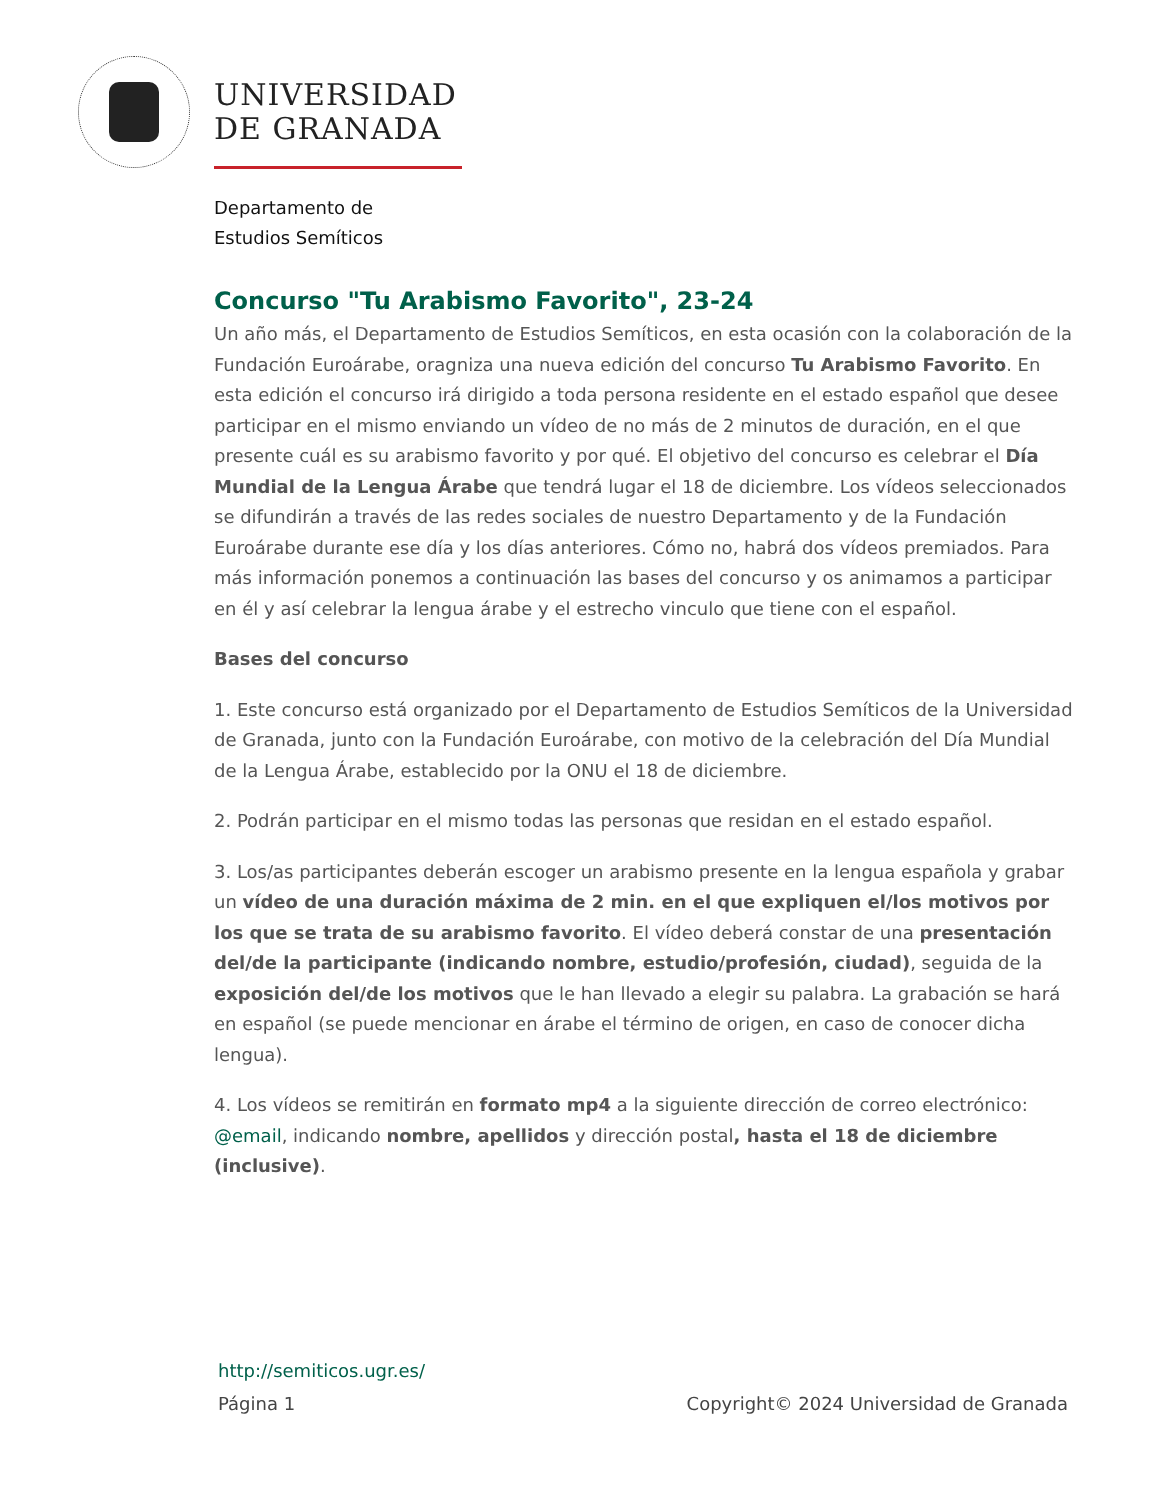UNIVERSIDAD
DE GRANADA
Departamento de
Estudios Semíticos
Concurso "Tu Arabismo Favorito", 23-24
Un año más, el Departamento de Estudios Semíticos, en esta ocasión con la colaboración de la Fundación Euroárabe, oragniza una nueva edición del concurso Tu Arabismo Favorito. En esta edición el concurso irá dirigido a toda persona residente en el estado español que desee participar en el mismo enviando un vídeo de no más de 2 minutos de duración, en el que presente cuál es su arabismo favorito y por qué. El objetivo del concurso es celebrar el Día Mundial de la Lengua Árabe que tendrá lugar el 18 de diciembre. Los vídeos seleccionados se difundirán a través de las redes sociales de nuestro Departamento y de la Fundación Euroárabe durante ese día y los días anteriores. Cómo no, habrá dos vídeos premiados. Para más información ponemos a continuación las bases del concurso y os animamos a participar en él y así celebrar la lengua árabe y el estrecho vinculo que tiene con el español.
Bases del concurso
1. Este concurso está organizado por el Departamento de Estudios Semíticos de la Universidad de Granada, junto con la Fundación Euroárabe, con motivo de la celebración del Día Mundial de la Lengua Árabe, establecido por la ONU el 18 de diciembre.
2. Podrán participar en el mismo todas las personas que residan en el estado español.
3. Los/as participantes deberán escoger un arabismo presente en la lengua española y grabar un vídeo de una duración máxima de 2 min. en el que expliquen el/los motivos por los que se trata de su arabismo favorito. El vídeo deberá constar de una presentación del/de la participante (indicando nombre, estudio/profesión, ciudad), seguida de la exposición del/de los motivos que le han llevado a elegir su palabra. La grabación se hará en español (se puede mencionar en árabe el término de origen, en caso de conocer dicha lengua).
4. Los vídeos se remitirán en formato mp4 a la siguiente dirección de correo electrónico: @email, indicando nombre, apellidos y dirección postal, hasta el 18 de diciembre (inclusive).
http://semiticos.ugr.es/
Página 1 Copyright© 2024 Universidad de Granada